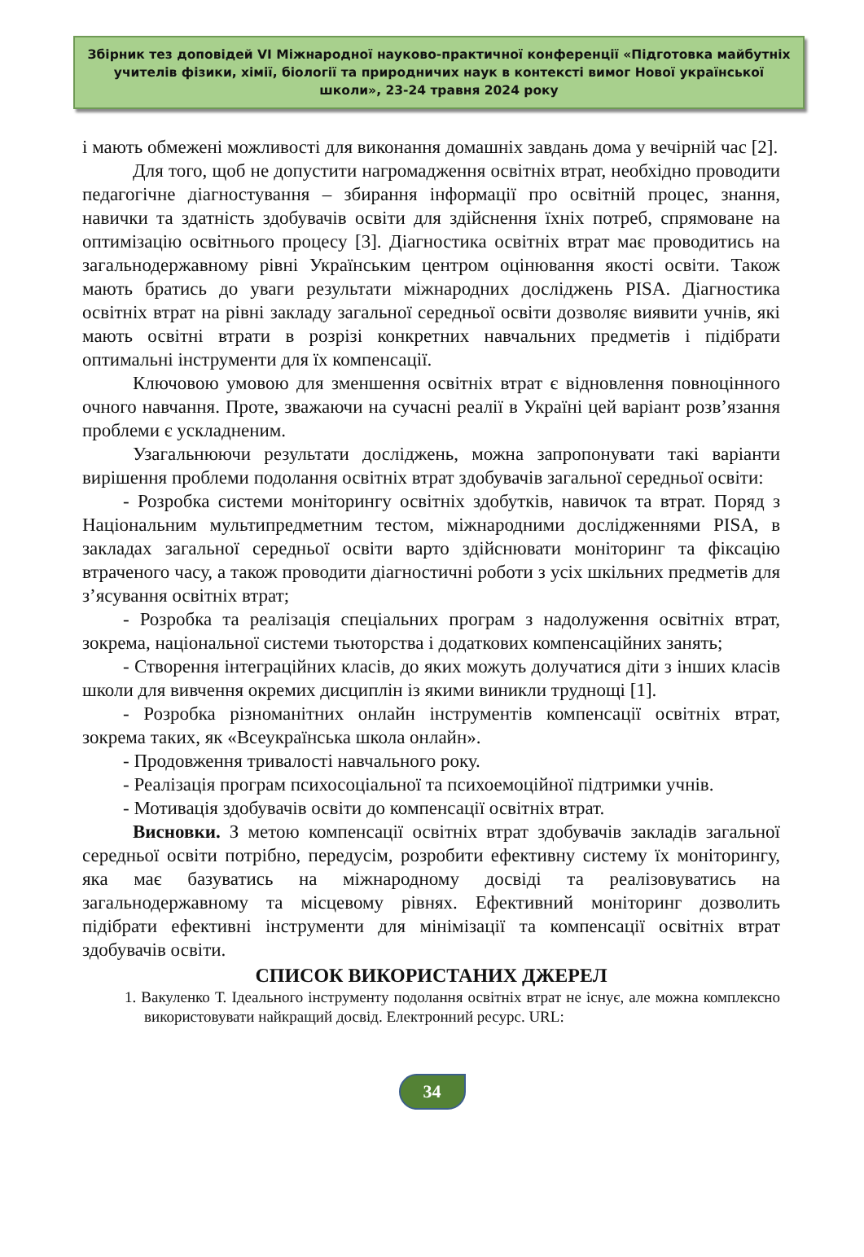Збірник тез доповідей VI Міжнародної науково-практичної конференції «Підготовка майбутніх учителів фізики, хімії, біології та природничих наук в контексті вимог Нової української школи», 23-24 травня 2024 року
і мають обмежені можливості для виконання домашніх завдань дома у вечірній час [2].
Для того, щоб не допустити нагромадження освітніх втрат, необхідно проводити педагогічне діагностування – збирання інформації про освітній процес, знання, навички та здатність здобувачів освіти для здійснення їхніх потреб, спрямоване на оптимізацію освітнього процесу [3]. Діагностика освітніх втрат має проводитись на загальнодержавному рівні Українським центром оцінювання якості освіти. Також мають братись до уваги результати міжнародних досліджень PISA. Діагностика освітніх втрат на рівні закладу загальної середньої освіти дозволяє виявити учнів, які мають освітні втрати в розрізі конкретних навчальних предметів і підібрати оптимальні інструменти для їх компенсації.
Ключовою умовою для зменшення освітніх втрат є відновлення повноцінного очного навчання. Проте, зважаючи на сучасні реалії в Україні цей варіант розв’язання проблеми є ускладненим.
Узагальнюючи результати досліджень, можна запропонувати такі варіанти вирішення проблеми подолання освітніх втрат здобувачів загальної середньої освіти:
- Розробка системи моніторингу освітніх здобутків, навичок та втрат. Поряд з Національним мультипредметним тестом, міжнародними дослідженнями PISA, в закладах загальної середньої освіти варто здійснювати моніторинг та фіксацію втраченого часу, а також проводити діагностичні роботи з усіх шкільних предметів для з’ясування освітніх втрат;
- Розробка та реалізація спеціальних програм з надолуження освітніх втрат, зокрема, національної системи тьюторства і додаткових компенсаційних занять;
- Створення інтеграційних класів, до яких можуть долучатися діти з інших класів школи для вивчення окремих дисциплін із якими виникли труднощі [1].
- Розробка різноманітних онлайн інструментів компенсації освітніх втрат, зокрема таких, як «Всеукраїнська школа онлайн».
- Продовження тривалості навчального року.
- Реалізація програм психосоціальної та психоемоційної підтримки учнів.
- Мотивація здобувачів освіти до компенсації освітніх втрат.
Висновки. З метою компенсації освітніх втрат здобувачів закладів загальної середньої освіти потрібно, передусім, розробити ефективну систему їх моніторингу, яка має базуватись на міжнародному досвіді та реалізовуватись на загальнодержавному та місцевому рівнях. Ефективний моніторинг дозволить підібрати ефективні інструменти для мінімізації та компенсації освітніх втрат здобувачів освіти.
СПИСОК ВИКОРИСТАНИХ ДЖЕРЕЛ
1. Вакуленко Т. Ідеального інструменту подолання освітніх втрат не існує, але можна комплексно використовувати найкращий досвід. Електронний ресурс. URL:
34